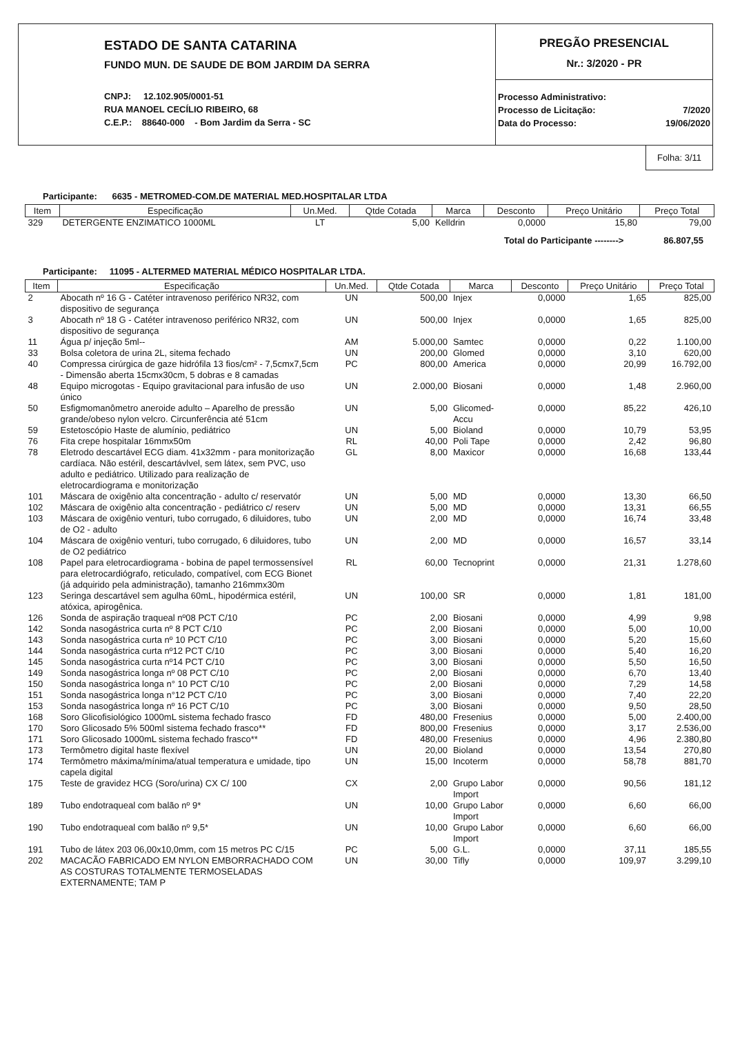ESTADO DE SANTA CATARINA
FUNDO MUN. DE SAUDE DE BOM JARDIM DA SERRA
CNPJ: 12.102.905/0001-51
RUA MANOEL CECÍLIO RIBEIRO, 68
C.E.P.: 88640-000 - Bom Jardim da Serra - SC
PREGÃO PRESENCIAL
Nr.: 3/2020 - PR
| Processo Administrativo: | |
| Processo de Licitação: | 7/2020 |
| Data do Processo: | 19/06/2020 |
Folha: 3/11
Participante: 6635 - METROMED-COM.DE MATERIAL MED.HOSPITALAR LTDA
| Item | Especificação | Un.Med. | Qtde Cotada | Marca | Desconto | Preço Unitário | Preço Total |
| --- | --- | --- | --- | --- | --- | --- | --- |
| 329 | DETERGENTE ENZIMATICO 1000ML | LT | 5,00 | Kelldrin | 0,0000 | 15,80 | 79,00 |
Total do Participante --------> 86.807,55
Participante: 11095 - ALTERMED MATERIAL MÉDICO HOSPITALAR LTDA.
| Item | Especificação | Un.Med. | Qtde Cotada | Marca | Desconto | Preço Unitário | Preço Total |
| --- | --- | --- | --- | --- | --- | --- | --- |
| 2 | Abocath nº 16 G - Catéter intravenoso periférico NR32, com dispositivo de segurança | UN | 500,00 | Injex | 0,0000 | 1,65 | 825,00 |
| 3 | Abocath nº 18 G - Catéter intravenoso periférico NR32, com dispositivo de segurança | UN | 500,00 | Injex | 0,0000 | 1,65 | 825,00 |
| 11 | Água p/ injeção 5ml-- | AM | 5.000,00 | Samtec | 0,0000 | 0,22 | 1.100,00 |
| 33 | Bolsa coletora de urina 2L, sitema fechado | UN | 200,00 | Glomed | 0,0000 | 3,10 | 620,00 |
| 40 | Compressa cirúrgica de gaze hidrófila 13 fios/cm² - 7,5cmx7,5cm - Dimensão aberta 15cmx30cm, 5 dobras e 8 camadas | PC | 800,00 | America | 0,0000 | 20,99 | 16.792,00 |
| 48 | Equipo microgotas - Equipo gravitacional para infusão de uso único | UN | 2.000,00 | Biosani | 0,0000 | 1,48 | 2.960,00 |
| 50 | Esfigmomanômetro aneroide adulto – Aparelho de pressão grande/obeso nylon velcro. Circunferência até 51cm | UN | 5,00 | Glicomed-Accu | 0,0000 | 85,22 | 426,10 |
| 59 | Estetoscópio Haste de alumínio, pediátrico | UN | 5,00 | Bioland | 0,0000 | 10,79 | 53,95 |
| 76 | Fita crepe hospitalar 16mmx50m | RL | 40,00 | Poli Tape | 0,0000 | 2,42 | 96,80 |
| 78 | Eletrodo descartável ECG diam. 41x32mm - para monitorização cardíaca. Não estéril, descartávlvel, sem látex, sem PVC, uso adulto e pediátrico. Utilizado para realização de eletrocardiograma e monitorização | GL | 8,00 | Maxicor | 0,0000 | 16,68 | 133,44 |
| 101 | Máscara de oxigênio alta concentração - adulto c/ reservatór | UN | 5,00 | MD | 0,0000 | 13,30 | 66,50 |
| 102 | Máscara de oxigênio alta concentração - pediátrico c/ reserv | UN | 5,00 | MD | 0,0000 | 13,31 | 66,55 |
| 103 | Máscara de oxigênio venturi, tubo corrugado, 6 diluidores, tubo de O2 - adulto | UN | 2,00 | MD | 0,0000 | 16,74 | 33,48 |
| 104 | Máscara de oxigênio venturi, tubo corrugado, 6 diluidores, tubo de O2 pediátrico | UN | 2,00 | MD | 0,0000 | 16,57 | 33,14 |
| 108 | Papel para eletrocardiograma - bobina de papel termossensível para eletrocardiógrafo, reticulado, compatível, com ECG Bionet (já adquirido pela administração), tamanho 216mmx30m | RL | 60,00 | Tecnoprint | 0,0000 | 21,31 | 1.278,60 |
| 123 | Seringa descartável sem agulha 60mL, hipodérmica estéril, atóxica, apirogênica. | UN | 100,00 | SR | 0,0000 | 1,81 | 181,00 |
| 126 | Sonda de aspiração traqueal nº08 PCT C/10 | PC | 2,00 | Biosani | 0,0000 | 4,99 | 9,98 |
| 142 | Sonda nasogástrica curta nº 8 PCT C/10 | PC | 2,00 | Biosani | 0,0000 | 5,00 | 10,00 |
| 143 | Sonda nasogástrica curta nº 10 PCT C/10 | PC | 3,00 | Biosani | 0,0000 | 5,20 | 15,60 |
| 144 | Sonda nasogástrica curta nº12 PCT C/10 | PC | 3,00 | Biosani | 0,0000 | 5,40 | 16,20 |
| 145 | Sonda nasogástrica curta nº14 PCT C/10 | PC | 3,00 | Biosani | 0,0000 | 5,50 | 16,50 |
| 149 | Sonda nasogástrica longa nº 08 PCT C/10 | PC | 2,00 | Biosani | 0,0000 | 6,70 | 13,40 |
| 150 | Sonda nasogástrica longa n° 10 PCT C/10 | PC | 2,00 | Biosani | 0,0000 | 7,29 | 14,58 |
| 151 | Sonda nasogástrica longa n°12 PCT C/10 | PC | 3,00 | Biosani | 0,0000 | 7,40 | 22,20 |
| 153 | Sonda nasogástrica longa nº 16 PCT C/10 | PC | 3,00 | Biosani | 0,0000 | 9,50 | 28,50 |
| 168 | Soro Glicofisiológico 1000mL sistema fechado frasco | FD | 480,00 | Fresenius | 0,0000 | 5,00 | 2.400,00 |
| 170 | Soro Glicosado 5% 500ml sistema fechado frasco** | FD | 800,00 | Fresenius | 0,0000 | 3,17 | 2.536,00 |
| 171 | Soro Glicosado 1000mL sistema fechado frasco** | FD | 480,00 | Fresenius | 0,0000 | 4,96 | 2.380,80 |
| 173 | Termômetro digital haste flexível | UN | 20,00 | Bioland | 0,0000 | 13,54 | 270,80 |
| 174 | Termômetro máxima/mínima/atual temperatura e umidade, tipo capela digital | UN | 15,00 | Incoterm | 0,0000 | 58,78 | 881,70 |
| 175 | Teste de gravidez HCG (Soro/urina) CX C/ 100 | CX | 2,00 | Grupo Labor Import | 0,0000 | 90,56 | 181,12 |
| 189 | Tubo endotraqueal com balão nº 9* | UN | 10,00 | Grupo Labor Import | 0,0000 | 6,60 | 66,00 |
| 190 | Tubo endotraqueal com balão nº 9,5* | UN | 10,00 | Grupo Labor Import | 0,0000 | 6,60 | 66,00 |
| 191 | Tubo de látex 203 06,00x10,0mm, com 15 metros PC C/15 | PC | 5,00 | G.L. | 0,0000 | 37,11 | 185,55 |
| 202 | MACACÃO FABRICADO EM NYLON EMBORRACHADO COM AS COSTURAS TOTALMENTE TERMOSELADAS EXTERNAMENTE; TAM P | UN | 30,00 | Tifly | 0,0000 | 109,97 | 3.299,10 |